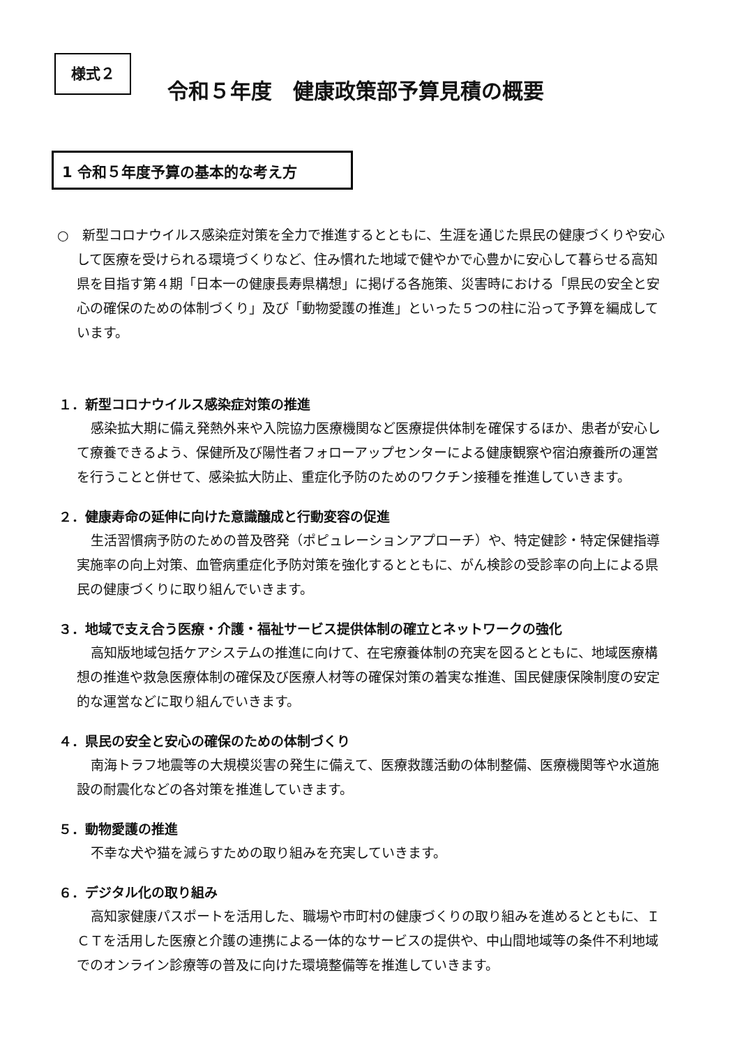様式２
令和５年度　健康政策部予算見積の概要
1 令和５年度予算の基本的な考え方
○　新型コロナウイルス感染症対策を全力で推進するとともに、生涯を通じた県民の健康づくりや安心して医療を受けられる環境づくりなど、住み慣れた地域で健やかで心豊かに安心して暮らせる高知県を目指す第４期「日本一の健康長寿県構想」に掲げる各施策、災害時における「県民の安全と安心の確保のための体制づくり」及び「動物愛護の推進」といった５つの柱に沿って予算を編成しています。
１．新型コロナウイルス感染症対策の推進
感染拡大期に備え発熱外来や入院協力医療機関など医療提供体制を確保するほか、患者が安心して療養できるよう、保健所及び陽性者フォローアップセンターによる健康観察や宿泊療養所の運営を行うことと併せて、感染拡大防止、重症化予防のためのワクチン接種を推進していきます。
２．健康寿命の延伸に向けた意識醸成と行動変容の促進
生活習慣病予防のための普及啓発（ポピュレーションアプローチ）や、特定健診・特定保健指導実施率の向上対策、血管病重症化予防対策を強化するとともに、がん検診の受診率の向上による県民の健康づくりに取り組んでいきます。
３．地域で支え合う医療・介護・福祉サービス提供体制の確立とネットワークの強化
高知版地域包括ケアシステムの推進に向けて、在宅療養体制の充実を図るとともに、地域医療構想の推進や救急医療体制の確保及び医療人材等の確保対策の着実な推進、国民健康保険制度の安定的な運営などに取り組んでいきます。
４．県民の安全と安心の確保のための体制づくり
南海トラフ地震等の大規模災害の発生に備えて、医療救護活動の体制整備、医療機関等や水道施設の耐震化などの各対策を推進していきます。
５．動物愛護の推進
不幸な犬や猫を減らすための取り組みを充実していきます。
６．デジタル化の取り組み
高知家健康パスポートを活用した、職場や市町村の健康づくりの取り組みを進めるとともに、ＩＣＴを活用した医療と介護の連携による一体的なサービスの提供や、中山間地域等の条件不利地域でのオンライン診療等の普及に向けた環境整備等を推進していきます。